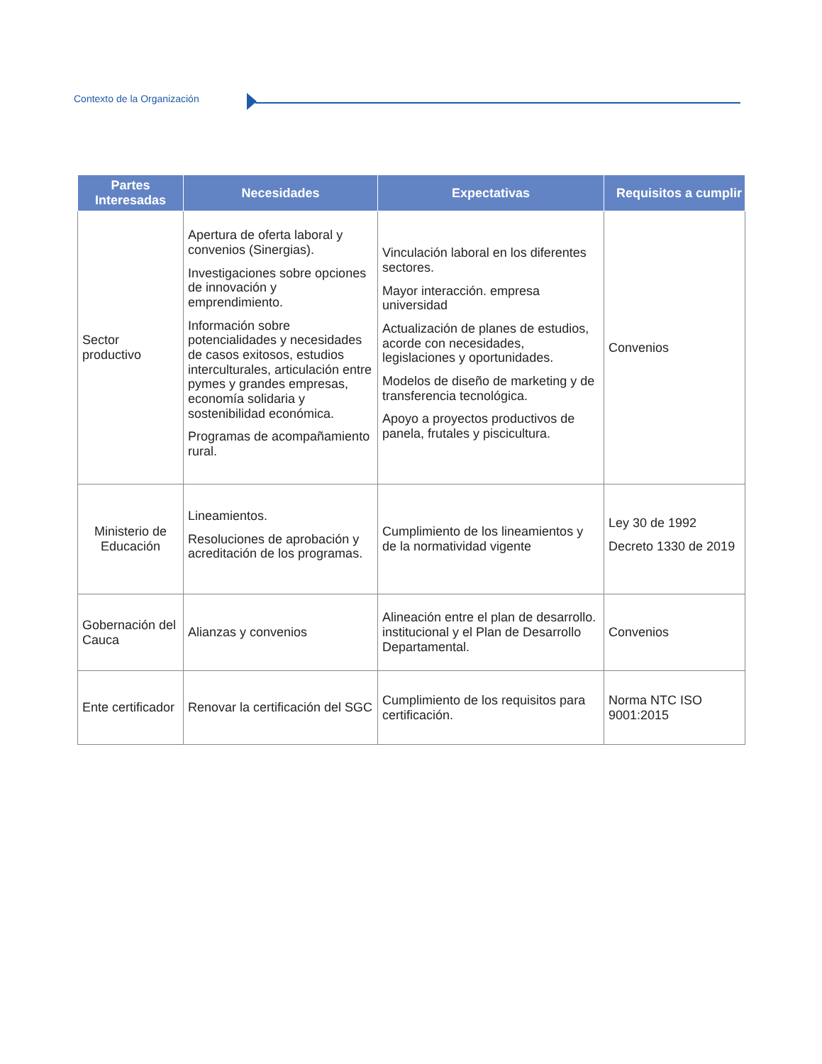Contexto de la Organización
| Partes Interesadas | Necesidades | Expectativas | Requisitos a cumplir |
| --- | --- | --- | --- |
| Sector productivo | Apertura de oferta laboral y convenios (Sinergias). Investigaciones sobre opciones de innovación y emprendimiento. Información sobre potencialidades y necesidades de casos exitosos, estudios interculturales, articulación entre pymes y grandes empresas, economía solidaria y sostenibilidad económica. Programas de acompañamiento rural. | Vinculación laboral en los diferentes sectores. Mayor interacción. empresa universidad Actualización de planes de estudios, acorde con necesidades, legislaciones y oportunidades. Modelos de diseño de marketing y de transferencia tecnológica. Apoyo a proyectos productivos de panela, frutales y piscicultura. | Convenios |
| Ministerio de Educación | Lineamientos. Resoluciones de aprobación y acreditación de los programas. | Cumplimiento de los lineamientos y de la normatividad vigente | Ley 30 de 1992 Decreto 1330 de 2019 |
| Gobernación del Cauca | Alianzas y convenios | Alineación entre el plan de desarrollo. institucional y el Plan de Desarrollo Departamental. | Convenios |
| Ente certificador | Renovar la certificación del SGC | Cumplimiento de los requisitos para certificación. | Norma NTC ISO 9001:2015 |